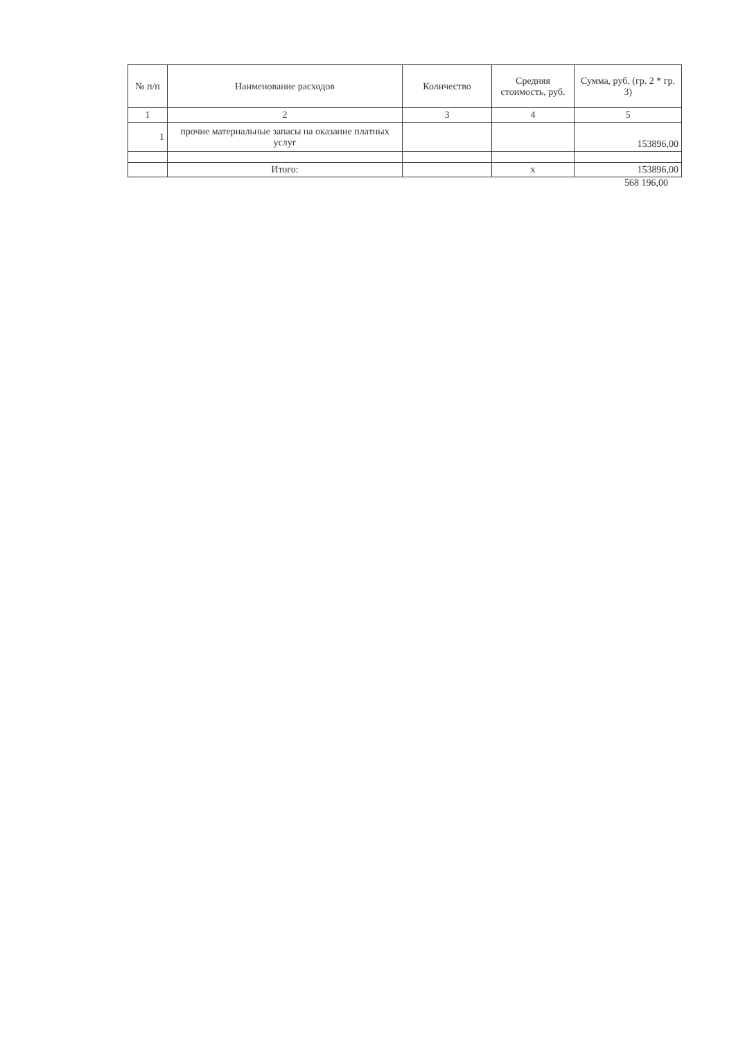| № п/п | Наименование расходов | Количество | Средняя стоимость, руб. | Сумма, руб. (гр. 2 * гр. 3) |
| --- | --- | --- | --- | --- |
| 1 | 2 | 3 | 4 | 5 |
| 1 | прочие материальные запасы на оказание платных услуг | | | 153896,00 |
| | Итого: | | x | 153896,00 |
568 196,00